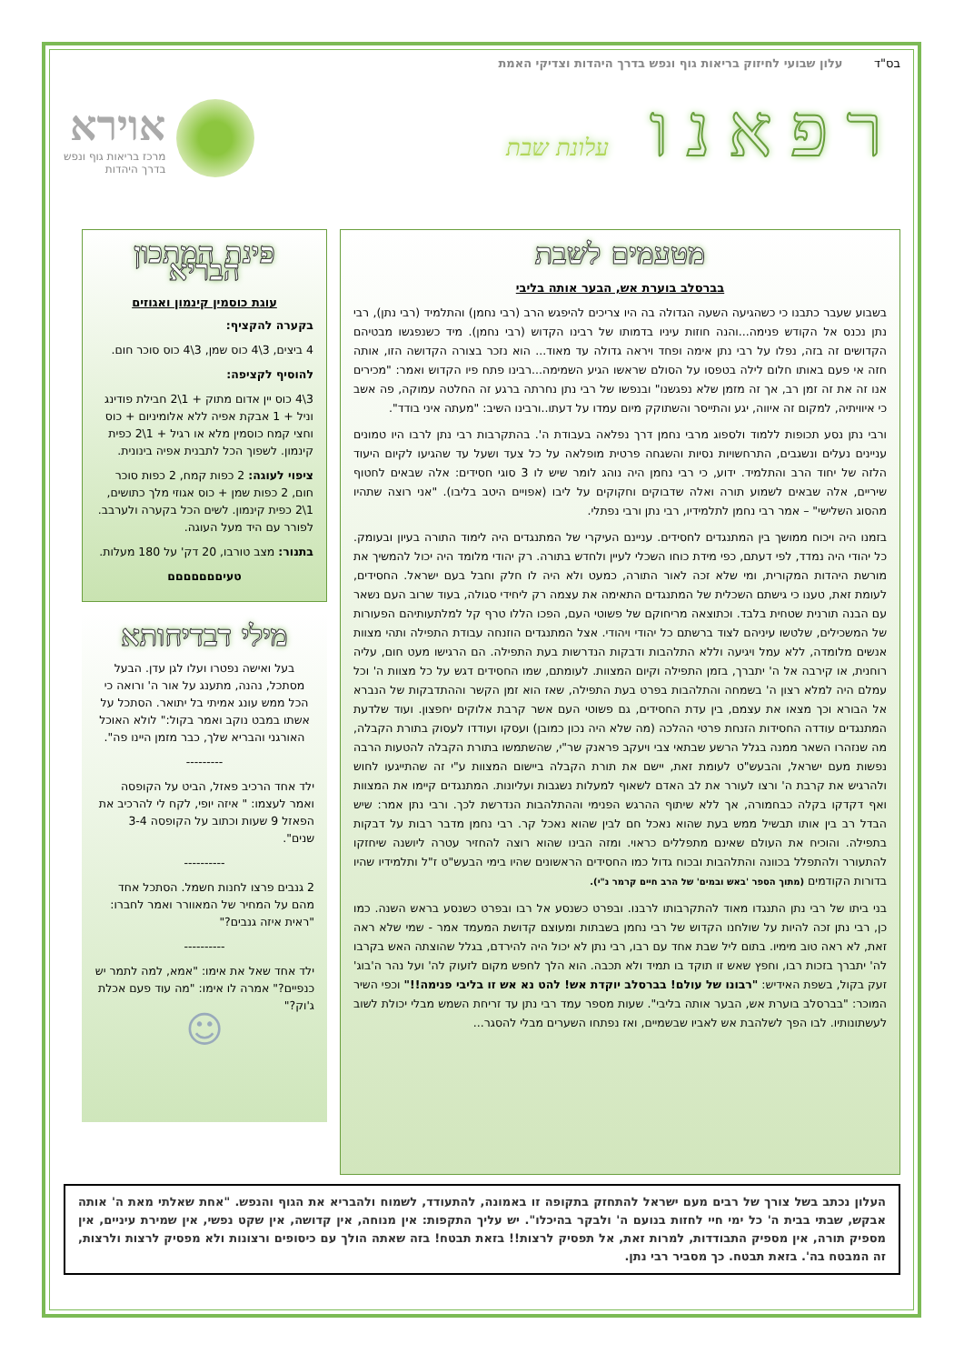בס"ד עלון שבועי לחיזוק בריאות גוף ונפש בדרך היהדות וצדיקי האמת
רפאנו עלונת שבת
אוירא
מרכז בריאות גוף ונפש
בדרך היהדות
מטעמים לשבת
בברסלב בוערת אש, הבער אותה בליבי
בשבוע שעבר כתבנו כי כשהגיעה השעה הגדולה בה היו צריכים להיפגש הרב (רבי נחמן) והתלמיד (רבי נתן), רבי נתן נכנס אל הקודש פנימה...והנה חוזות עיניו בדמותו של רבינו הקדוש (רבי נחמן). מיד כשנפגשו מבטיהם הקדושים זה בזה, נפלו על רבי נתן אימה ופחד ויראה גדולה עד מאוד... הוא נזכר בצורה הקדושה הזו, אותה חזה אי פעם באותו חלום לילה בטפסו על הסולם שראשו הגיע השמימה...רבינו פתח פיו הקדוש ואמר: "מכירים אנו זה את זה זמן רב, אך זה מזמן שלא נפגשנו" ובנפשו של רבי נתן נחרתה ברגע זה החלטה עמוקה, פה אשב כי איוויתיה, למקום זה איווה, יגע והתייסר והשתוקק מיום עמדו על דעתו..ורבינו השיב: "מעתה איני בודד".
ורבי נתן נסע תכופות ללמוד ולספוג מרבי נחמן דרך נפלאה בעבודת ה'. בהתקרבות רבי נתן לרבו היו טמונים עניינים נעלים ונשגבים, התרחשויות נסיות והשגחה פרטית מופלאה על כל צעד ושעל עד שהגיעו לקיום היעוד הלזה של יחוד הרב והתלמיד. ידוע, כי רבי נחמן היה נוהג לומר שיש לו 3 סוגי חסידים: אלה שבאים לחטוף שיריים, אלה שבאים לשמוע תורה ואלה שדבוקים וחקוקים על ליבו (אפויים היטב בליבו). "אני רוצה שתהיו מהסוג השלישי" – אמר רבי נחמן לתלמידיו, רבי נתן ורבי נפתלי.
בזמנו היה ויכוח ממושך בין המתנגדים לחסידים. עניינם העיקרי של המתנגדים היה לימוד התורה בעיון ובעומק. כל יהודי היה נמדד, לפי דעתם, כפי מידת כוחו השכלי לעיין ולחדש בתורה. רק יהודי מלומד היה יכול להמשיך את מורשת היהדות המקורית, ומי שלא זכה לאור התורה, כמעט ולא היה לו חלק וחבל בעם ישראל. החסידים, לעומת זאת, טענו כי גישתם השכלית של המתנגדים התאימה את עצמה רק ליחידי סגולה, בעוד שרוב העם נשאר עם הבנה תורנית שטחית בלבד. וכתוצאה מריחוקם של פשוטי העם, הפכו הללו טרף קל למלתעותיהם הפעורות של המשכילים, שלטשו עיניהם לצוד ברשתם כל יהודי ויהודי. אצל המתנגדים הוזנחה עבודת התפילה ותהי מצוות אנשים מלומדה, ללא עמל ויגיעה וללא התלהבות ודבקות הנדרשות בעת התפילה. הם הרגישו מעט חום, עליה רוחנית, או קירבה אל ה' יתברך, בזמן התפילה וקיום המצוות. לעומתם, שמו החסידים דגש על כל מצוות ה' וכל עמלם היה למלא רצון ה' בשמחה והתלהבות בפרט בעת התפילה, שאז הוא זמן הקשר וההתדבקות של הנברא אל הבורא וכך מצאו את עצמם, בין עדת החסידים, גם פשוטי העם אשר קרבת אלוקים יחפצון. ועוד שלדעת המתנגדים עודדה החסידות הזנחת פרטי ההלכה (מה שלא היה נכון כמובן) ועסקו ועודדו לעסוק בתורת הקבלה, מה שנזהרו השאר ממנה בגלל הרשע שבתאי צבי ויעקב פראנק שר"י, שהשתמשו בתורת הקבלה להטעות הרבה נפשות מעם ישראל, והבעש"ט לעומת זאת, יישם את תורת הקבלה ביישום המצוות ע"י זה שהתייגעו לחוש ולהרגיש את קרבת ה' ורצו לעורר את לב האדם לשאוף למעלות נשגבות ועליונות. המתנגדים קיימו את המצוות ואף דקדקו בקלה כבחמורה, אך ללא שיתוף ההרגש הפנימי וההתלהבות הנדרשת לכך. ורבי נתן אמר: שיש הבדל רב בין אותו תבשיל ממש בעת שהוא נאכל חם לבין שהוא נאכל קר. רבי נחמן מדבר רבות על דבקות בתפילה. והוכיח את העולם שאינם מתפללים כראוי. ומזה הבינו שהוא רוצה להחזיר עטרה ליושנה שיחזקו להתעורר ולהתפלל בכוונה והתלהבות ובכוח גדול כמו החסידים הראשונים שהיו בימי הבעש"ט ז"ל ותלמידיו שהיו בדורות הקודמים (מתוך הספר 'באש ובמים' של הרב חיים קרמר נ"י).
בני ביתו של רבי נתן התנגדו מאוד להתקרבותו לרבנו. ובפרט כשנסע אל רבו ובפרט כשנסע בראש השנה. כמו כן, רבי נתן זכה להיות על שולחנו הקדוש של רבי נחמן בשבתות ומעוצם קדושת המעמד אמר - שמי שלא ראה זאת, לא ראה טוב מימיו. בתום ליל שבת אחד עם רבו, רבי נתן לא יכול היה להירדם, בגלל שהוצתה האש בקרבו לה' יתברך בזכות רבו, וחפץ שאש זו תוקד בו תמיד ולא תכבה. הוא הלך לחפש מקום לזעוק לה' ועל נהר ה'בוג' זעק בקול, בשפת האידיש: "רבונו של עולם! בברסלב יוקדת אש! להט נא אש זו בליבי פנימה!!" וכפי השיר המוכר: "בברסלב בוערת אש, הבער אותה בליבי". שעות מספר עמד רבי נתן עד זריחת השמש מבלי יכולת לשוב לעשתונותיו. לבו הפך לשלהבת אש לאביו שבשמיים, ואז נפתחו השערים מבלי להסגר...
פינת המתכון הבריא
עוגת כוסמין קינמון ואגוזים
בקערה להקציף:
4 ביצים, 3\4 כוס שמן, 3\4 כוס סוכר חום.
להוסיף לקציפה:
3\4 כוס יין אדום מתוק + 1\2 חבילת פודינג וניל + 1 אבקת אפיה ללא אלומיניום + כוס וחצי קמח כוסמין מלא או רגיל + 1\2 כפית קינמון. לשפוך הכל לתבנית אפיה בינונית.
ציפוי לעוגה: 2 כפות קמח, 2 כפות סוכר חום, 2 כפות שמן + כוס אגוזי מלך כתושים, 1\2 כפית קינמון. לשים הכל בקערה ולערבב. לפורר עם היד מעל העוגה.
בתנור: מצב טורבו, 20 דק' על 180 מעלות.
טעיםםםםםםם
מילי דבדיחותא
בעל ואישה נפטרו ועלו לגן עדן. הבעל מסתכל, נהנה, מתענג על אור ה' ורואה כי הכל ממש עונג אמיתי בל יתואר. הסתכל על אשתו במבט נוקב ואמר בקול:" לולא האוכל האורגני והבריא שלך, כבר מזמן היינו פה".
---------
ילד אחד הרכיב פאזל, הביט על הקופסה ואמר לעצמו: " איזה יופי, לקח לי להרכיב את הפאזל 9 שעות וכתוב על הקופסה 3-4 שנים".
----------
2 גנבים פרצו לחנות חשמל. הסתכל אחד מהם על המחיר של המאוורר ואמר לחברו: "ראית איזה גנבים?"
----------
ילד אחד שאל את אימו: "אמא, למה לתמר יש כנפיים?" אמרה לו אימו: "מה עוד פעם אכלת ג'וק?"
☺
העלון נכתב בשל צורך של רבים מעם ישראל להתחזק בתקופה זו באמונה, להתעודד, לשמוח ולהבריא את הגוף והנפש. "אחת שאלתי מאת ה' אותה אבקש, שבתי בבית ה' כל ימי חיי לחזות בנועם ה' ולבקר בהיכלו". יש עליך התקפות: אין מנוחה, אין קדושה, אין שקט נפשי, אין שמירת עיניים, אין מספיק תורה, אין מספיק התבודדות, למרות זאת, אל תפסיק לרצות!! בזאת תבטח! בזה שאתה הולך עם כיסופים ורצונות ולא מפסיק לרצות ולרצות, זה המבטח בה'. בזאת תבטח. כך מסביר רבי נתן.